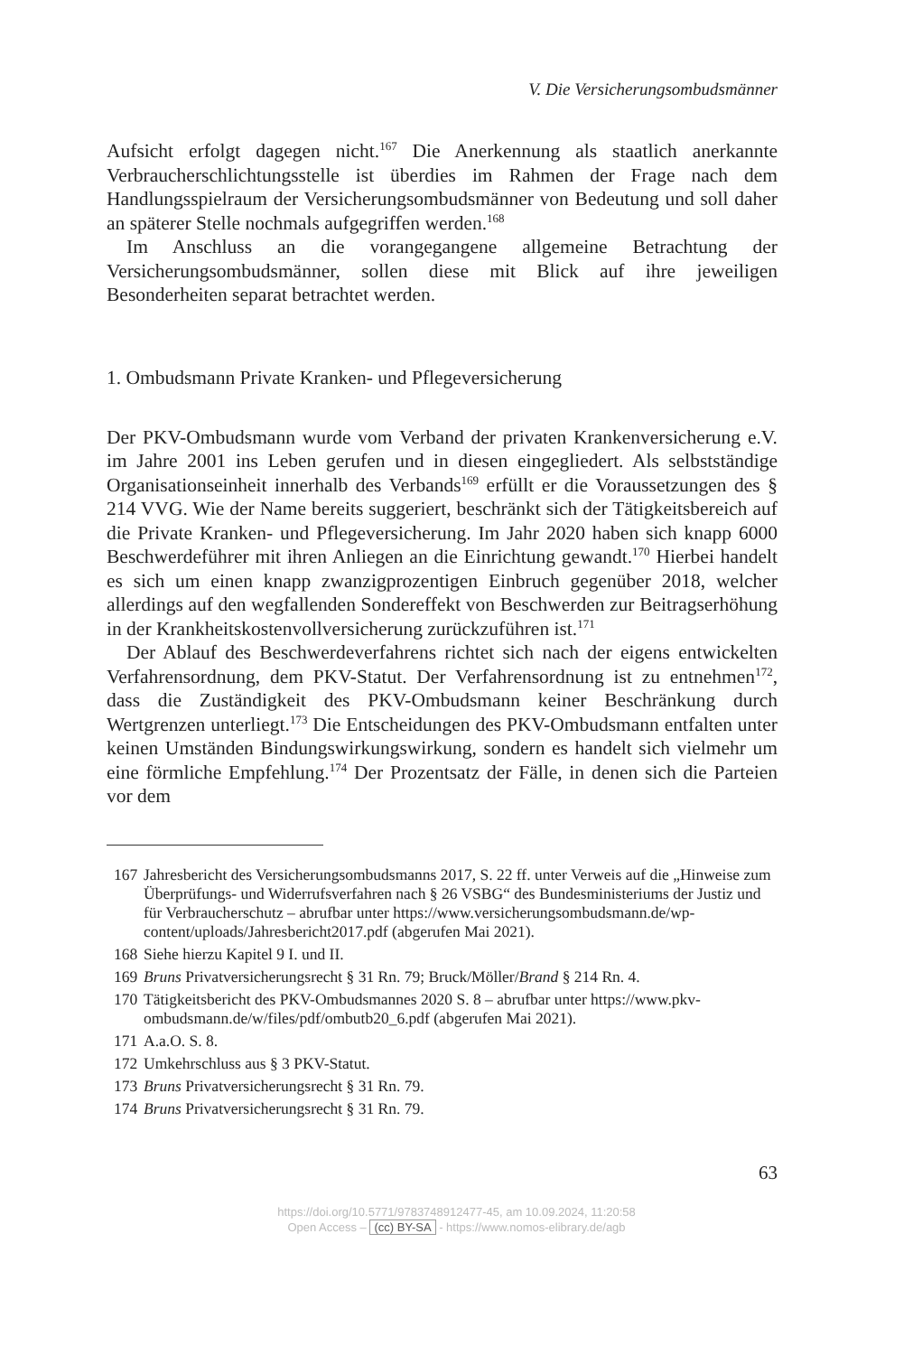V. Die Versicherungsombudsmänner
Aufsicht erfolgt dagegen nicht.<sup>167</sup> Die Anerkennung als staatlich anerkannte Verbraucherschlichtungsstelle ist überdies im Rahmen der Frage nach dem Handlungsspielraum der Versicherungsombudsmänner von Bedeutung und soll daher an späterer Stelle nochmals aufgegriffen werden.<sup>168</sup>
Im Anschluss an die vorangegangene allgemeine Betrachtung der Versicherungsombudsmänner, sollen diese mit Blick auf ihre jeweiligen Besonderheiten separat betrachtet werden.
1. Ombudsmann Private Kranken- und Pflegeversicherung
Der PKV-Ombudsmann wurde vom Verband der privaten Krankenversicherung e.V. im Jahre 2001 ins Leben gerufen und in diesen eingegliedert. Als selbstständige Organisationseinheit innerhalb des Verbands<sup>169</sup> erfüllt er die Voraussetzungen des § 214 VVG. Wie der Name bereits suggeriert, beschränkt sich der Tätigkeitsbereich auf die Private Kranken- und Pflegeversicherung. Im Jahr 2020 haben sich knapp 6000 Beschwerdeführer mit ihren Anliegen an die Einrichtung gewandt.<sup>170</sup> Hierbei handelt es sich um einen knapp zwanzigprozentigen Einbruch gegenüber 2018, welcher allerdings auf den wegfallenden Sondereffekt von Beschwerden zur Beitragserhöhung in der Krankheitskostenvollversicherung zurückzuführen ist.<sup>171</sup>
Der Ablauf des Beschwerdeverfahrens richtet sich nach der eigens entwickelten Verfahrensordnung, dem PKV-Statut. Der Verfahrensordnung ist zu entnehmen<sup>172</sup>, dass die Zuständigkeit des PKV-Ombudsmann keiner Beschränkung durch Wertgrenzen unterliegt.<sup>173</sup> Die Entscheidungen des PKV-Ombudsmann entfalten unter keinen Umständen Bindungswirkungswirkung, sondern es handelt sich vielmehr um eine förmliche Empfehlung.<sup>174</sup> Der Prozentsatz der Fälle, in denen sich die Parteien vor dem
167 Jahresbericht des Versicherungsombudsmanns 2017, S. 22 ff. unter Verweis auf die „Hinweise zum Überprüfungs- und Widerrufsverfahren nach § 26 VSBG“ des Bundesministeriums der Justiz und für Verbraucherschutz – abrufbar unter https://www.versicherungsombudsmann.de/wp-content/uploads/Jahresbericht2017.pdf (abgerufen Mai 2021).
168 Siehe hierzu Kapitel 9 I. und II.
169 Bruns Privatversicherungsrecht § 31 Rn. 79; Bruck/Möller/Brand § 214 Rn. 4.
170 Tätigkeitsbericht des PKV-Ombudsmannes 2020 S. 8 – abrufbar unter https://www.pkv-ombudsmann.de/w/files/pdf/ombutb20_6.pdf (abgerufen Mai 2021).
171 A.a.O. S. 8.
172 Umkehrschluss aus § 3 PKV-Statut.
173 Bruns Privatversicherungsrecht § 31 Rn. 79.
174 Bruns Privatversicherungsrecht § 31 Rn. 79.
63
https://doi.org/10.5771/9783748912477-45, am 10.09.2024, 11:20:58
Open Access – (cc) BY-SA - https://www.nomos-elibrary.de/agb